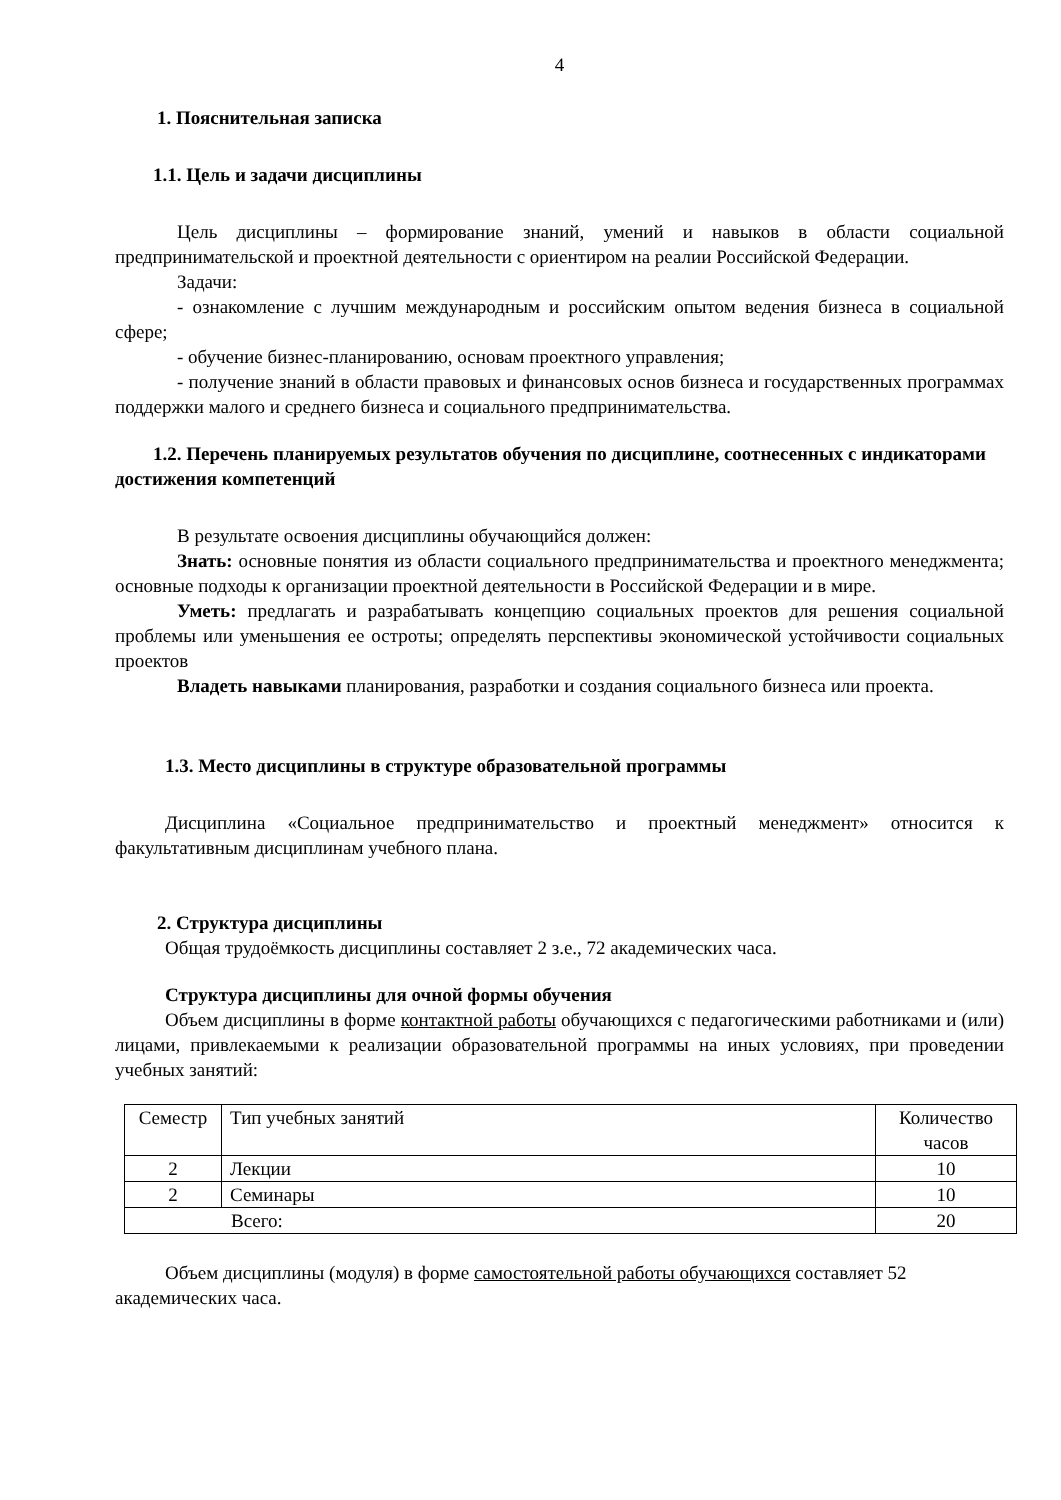4
1. Пояснительная записка
1.1. Цель и задачи дисциплины
Цель дисциплины – формирование знаний, умений и навыков в области социальной предпринимательской и проектной деятельности с ориентиром на реалии Российской Федерации.
Задачи:
- ознакомление с лучшим международным и российским опытом ведения бизнеса в социальной сфере;
- обучение бизнес-планированию, основам проектного управления;
- получение знаний в области правовых и финансовых основ бизнеса и государственных программах поддержки малого и среднего бизнеса и социального предпринимательства.
1.2. Перечень планируемых результатов обучения по дисциплине, соотнесенных с индикаторами достижения компетенций
В результате освоения дисциплины обучающийся должен:
Знать: основные понятия из области социального предпринимательства и проектного менеджмента; основные подходы к организации проектной деятельности в Российской Федерации и в мире.
Уметь: предлагать и разрабатывать концепцию социальных проектов для решения социальной проблемы или уменьшения ее остроты; определять перспективы экономической устойчивости социальных проектов
Владеть навыками планирования, разработки и создания социального бизнеса или проекта.
1.3. Место дисциплины в структуре образовательной программы
Дисциплина «Социальное предпринимательство и проектный менеджмент» относится к факультативным дисциплинам учебного плана.
2. Структура дисциплины
Общая трудоёмкость дисциплины составляет 2 з.е., 72 академических часа.
Структура дисциплины для очной формы обучения
Объем дисциплины в форме контактной работы обучающихся с педагогическими работниками и (или) лицами, привлекаемыми к реализации образовательной программы на иных условиях, при проведении учебных занятий:
| Семестр | Тип учебных занятий | Количество часов |
| 2 | Лекции | 10 |
| 2 | Семинары | 10 |
| Всего: | | 20 |
Объем дисциплины (модуля) в форме самостоятельной работы обучающихся составляет 52 академических часа.